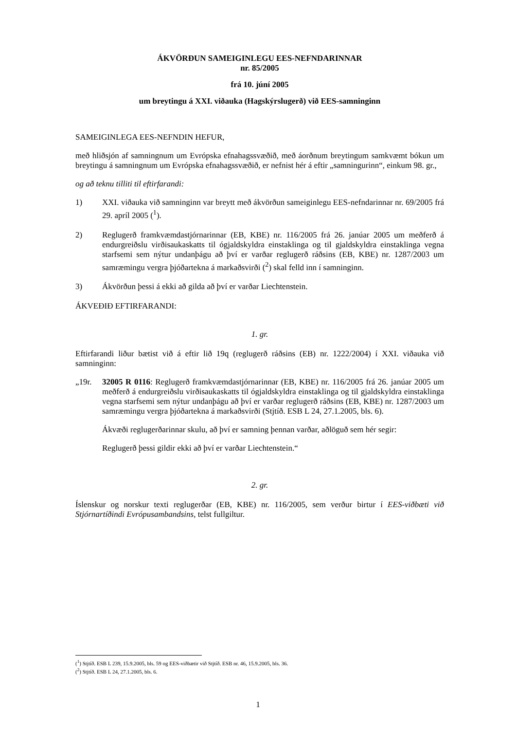ÁKVÖRÐUN SAMEIGINLEGU EES-NEFNDARINNAR
nr. 85/2005
frá 10. júní 2005
um breytingu á XXI. viðauka (Hagskýrslugerð) við EES-samninginn
SAMEIGINLEGA EES-NEFNDIN HEFUR,
með hliðsjón af samningnum um Evrópska efnahagssvæðið, með áorðnum breytingum samkvæmt bókun um breytingu á samningnum um Evrópska efnahagssvæðið, er nefnist hér á eftir „samningurinn“, einkum 98. gr.,
og að teknu tilliti til eftirfarandi:
1) XXI. viðauka við samninginn var breytt með ákvörðun sameiginlegu EES-nefndarinnar nr. 69/2005 frá 29. apríl 2005 (<sup>1</sup>).
2) Reglugerð framkvæmdastjórnarinnar (EB, KBE) nr. 116/2005 frá 26. janúar 2005 um meðferð á endurgreiðslu virðisaukaskatts til ógjaldskyldra einstaklinga og til gjaldskyldra einstaklinga vegna starfsemi sem nýtur undanþágu að því er varðar reglugerð ráðsins (EB, KBE) nr. 1287/2003 um samræmingu vergra þjóðartekna á markaðsvirði (<sup>2</sup>) skal felld inn í samninginn.
3) Ákvörðun þessi á ekki að gilda að því er varðar Liechtenstein.
ÁKVEÐIÐ EFTIRFARANDI:
1. gr.
Eftirfarandi liður bætist við á eftir lið 19q (reglugerð ráðsins (EB) nr. 1222/2004) í XXI. viðauka við samninginn:
„19r. 32005 R 0116: Reglugerð framkvæmdastjórnarinnar (EB, KBE) nr. 116/2005 frá 26. janúar 2005 um meðferð á endurgreiðslu virðisaukaskatts til ógjaldskyldra einstaklinga og til gjaldskyldra einstaklinga vegna starfsemi sem nýtur undanþágu að því er varðar reglugerð ráðsins (EB, KBE) nr. 1287/2003 um samræmingu vergra þjóðartekna á markaðsvirði (Stjtíð. ESB L 24, 27.1.2005, bls. 6).
Ákvæði reglugerðarinnar skulu, að því er samning þennan varðar, aðlöguð sem hér segir:
Reglugerð þessi gildir ekki að því er varðar Liechtenstein.“
2. gr.
Íslenskur og norskur texti reglugerðar (EB, KBE) nr. 116/2005, sem verður birtur í EES-viðbæti við Stjórnartíðindi Evrópusambandsins, telst fullgiltur.
(<sup>1</sup>) Stjtíð. ESB L 239, 15.9.2005, bls. 59 og EES-viðbætir við Stjtíð. ESB nr. 46, 15.9.2005, bls. 36.
(<sup>2</sup>) Stjtíð. ESB L 24, 27.1.2005, bls. 6.
1